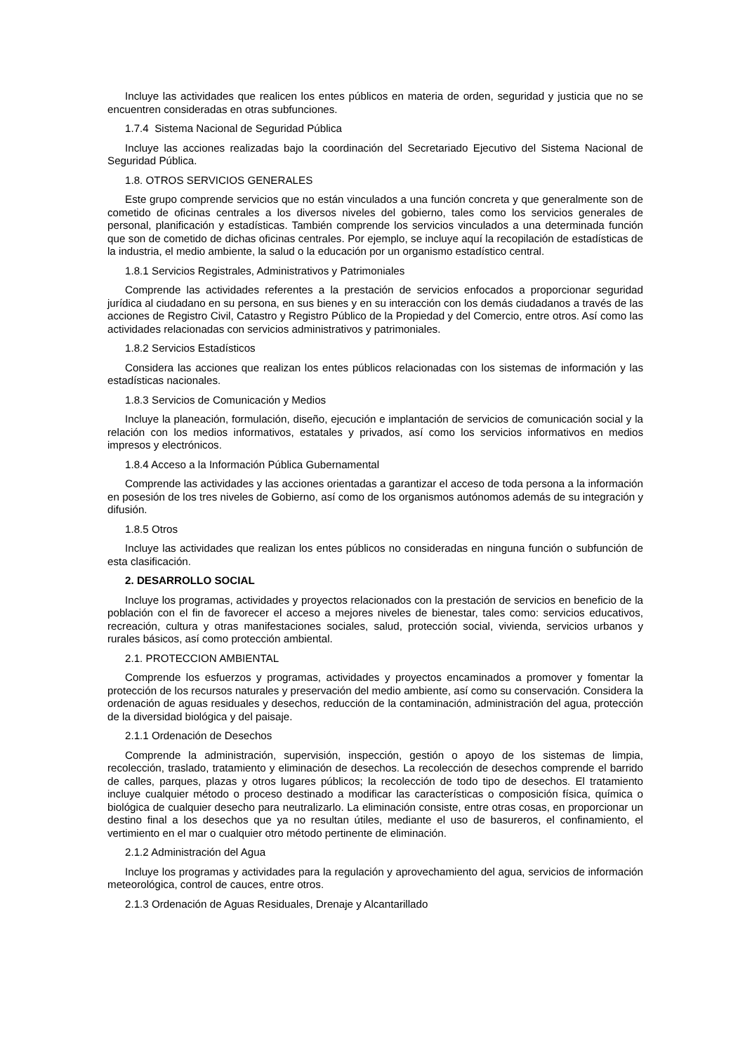Incluye las actividades que realicen los entes públicos en materia de orden, seguridad y justicia que no se encuentren consideradas en otras subfunciones.
1.7.4 Sistema Nacional de Seguridad Pública
Incluye las acciones realizadas bajo la coordinación del Secretariado Ejecutivo del Sistema Nacional de Seguridad Pública.
1.8. OTROS SERVICIOS GENERALES
Este grupo comprende servicios que no están vinculados a una función concreta y que generalmente son de cometido de oficinas centrales a los diversos niveles del gobierno, tales como los servicios generales de personal, planificación y estadísticas. También comprende los servicios vinculados a una determinada función que son de cometido de dichas oficinas centrales. Por ejemplo, se incluye aquí la recopilación de estadísticas de la industria, el medio ambiente, la salud o la educación por un organismo estadístico central.
1.8.1 Servicios Registrales, Administrativos y Patrimoniales
Comprende las actividades referentes a la prestación de servicios enfocados a proporcionar seguridad jurídica al ciudadano en su persona, en sus bienes y en su interacción con los demás ciudadanos a través de las acciones de Registro Civil, Catastro y Registro Público de la Propiedad y del Comercio, entre otros. Así como las actividades relacionadas con servicios administrativos y patrimoniales.
1.8.2 Servicios Estadísticos
Considera las acciones que realizan los entes públicos relacionadas con los sistemas de información y las estadísticas nacionales.
1.8.3 Servicios de Comunicación y Medios
Incluye la planeación, formulación, diseño, ejecución e implantación de servicios de comunicación social y la relación con los medios informativos, estatales y privados, así como los servicios informativos en medios impresos y electrónicos.
1.8.4 Acceso a la Información Pública Gubernamental
Comprende las actividades y las acciones orientadas a garantizar el acceso de toda persona a la información en posesión de los tres niveles de Gobierno, así como de los organismos autónomos además de su integración y difusión.
1.8.5 Otros
Incluye las actividades que realizan los entes públicos no consideradas en ninguna función o subfunción de esta clasificación.
2. DESARROLLO SOCIAL
Incluye los programas, actividades y proyectos relacionados con la prestación de servicios en beneficio de la población con el fin de favorecer el acceso a mejores niveles de bienestar, tales como: servicios educativos, recreación, cultura y otras manifestaciones sociales, salud, protección social, vivienda, servicios urbanos y rurales básicos, así como protección ambiental.
2.1. PROTECCION AMBIENTAL
Comprende los esfuerzos y programas, actividades y proyectos encaminados a promover y fomentar la protección de los recursos naturales y preservación del medio ambiente, así como su conservación. Considera la ordenación de aguas residuales y desechos, reducción de la contaminación, administración del agua, protección de la diversidad biológica y del paisaje.
2.1.1 Ordenación de Desechos
Comprende la administración, supervisión, inspección, gestión o apoyo de los sistemas de limpia, recolección, traslado, tratamiento y eliminación de desechos. La recolección de desechos comprende el barrido de calles, parques, plazas y otros lugares públicos; la recolección de todo tipo de desechos. El tratamiento incluye cualquier método o proceso destinado a modificar las características o composición física, química o biológica de cualquier desecho para neutralizarlo. La eliminación consiste, entre otras cosas, en proporcionar un destino final a los desechos que ya no resultan útiles, mediante el uso de basureros, el confinamiento, el vertimiento en el mar o cualquier otro método pertinente de eliminación.
2.1.2 Administración del Agua
Incluye los programas y actividades para la regulación y aprovechamiento del agua, servicios de información meteorológica, control de cauces, entre otros.
2.1.3 Ordenación de Aguas Residuales, Drenaje y Alcantarillado